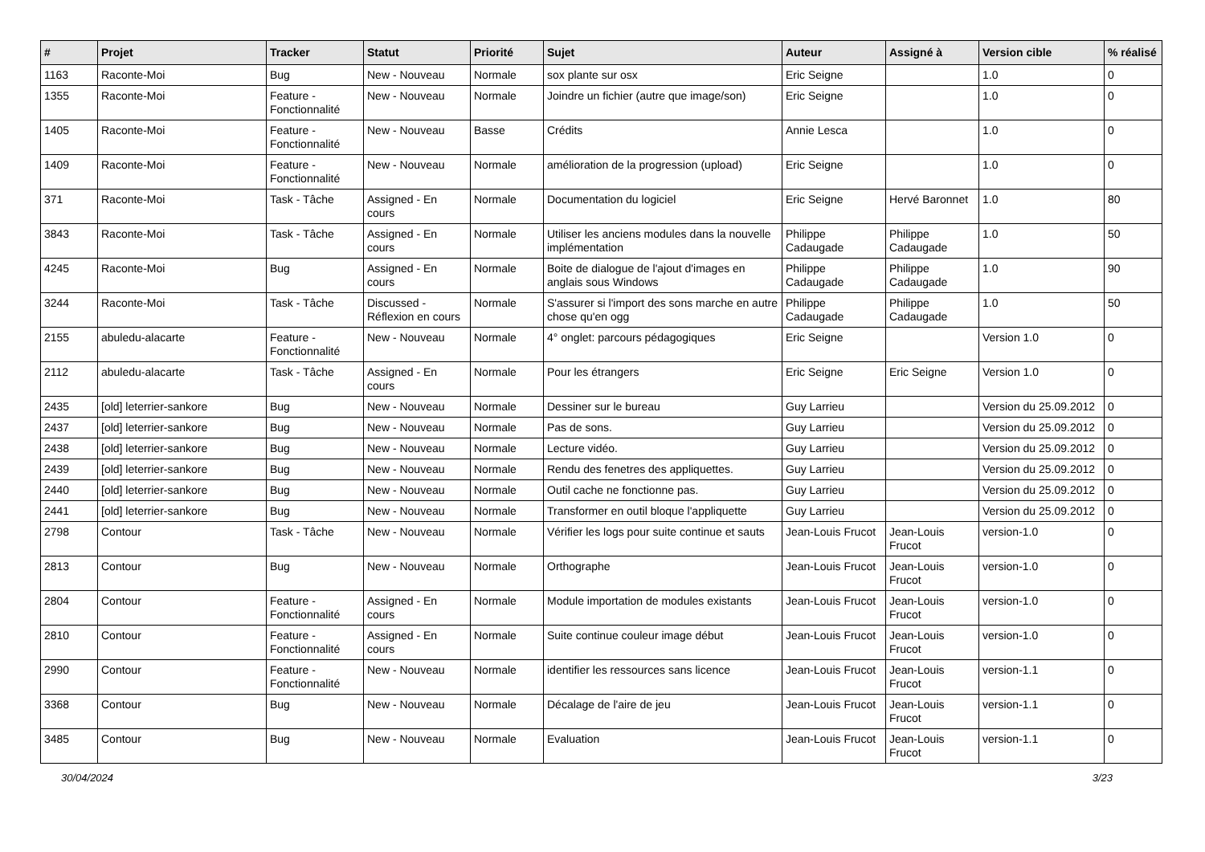| # | Projet | Tracker | Statut | Priorité | Sujet | Auteur | Assigné à | Version cible | % réalisé |
| --- | --- | --- | --- | --- | --- | --- | --- | --- | --- |
| 1163 | Raconte-Moi | Bug | New - Nouveau | Normale | sox plante sur osx | Eric Seigne | | 1.0 | 0 |
| 1355 | Raconte-Moi | Feature - Fonctionnalité | New - Nouveau | Normale | Joindre un fichier (autre que image/son) | Eric Seigne | | 1.0 | 0 |
| 1405 | Raconte-Moi | Feature - Fonctionnalité | New - Nouveau | Basse | Crédits | Annie Lesca | | 1.0 | 0 |
| 1409 | Raconte-Moi | Feature - Fonctionnalité | New - Nouveau | Normale | amélioration de la progression (upload) | Eric Seigne | | 1.0 | 0 |
| 371 | Raconte-Moi | Task - Tâche | Assigned - En cours | Normale | Documentation du logiciel | Eric Seigne | Hervé Baronnet | 1.0 | 80 |
| 3843 | Raconte-Moi | Task - Tâche | Assigned - En cours | Normale | Utiliser les anciens modules dans la nouvelle implémentation | Philippe Cadaugade | Philippe Cadaugade | 1.0 | 50 |
| 4245 | Raconte-Moi | Bug | Assigned - En cours | Normale | Boite de dialogue de l'ajout d'images en anglais sous Windows | Philippe Cadaugade | Philippe Cadaugade | 1.0 | 90 |
| 3244 | Raconte-Moi | Task - Tâche | Discussed - Réflexion en cours | Normale | S'assurer si l'import des sons marche en autre chose qu'en ogg | Philippe Cadaugade | Philippe Cadaugade | 1.0 | 50 |
| 2155 | abuledu-alacarte | Feature - Fonctionnalité | New - Nouveau | Normale | 4° onglet: parcours pédagogiques | Eric Seigne | | Version 1.0 | 0 |
| 2112 | abuledu-alacarte | Task - Tâche | Assigned - En cours | Normale | Pour les étrangers | Eric Seigne | Eric Seigne | Version 1.0 | 0 |
| 2435 | [old] leterrier-sankore | Bug | New - Nouveau | Normale | Dessiner sur le bureau | Guy Larrieu | | Version du 25.09.2012 | 0 |
| 2437 | [old] leterrier-sankore | Bug | New - Nouveau | Normale | Pas de sons. | Guy Larrieu | | Version du 25.09.2012 | 0 |
| 2438 | [old] leterrier-sankore | Bug | New - Nouveau | Normale | Lecture vidéo. | Guy Larrieu | | Version du 25.09.2012 | 0 |
| 2439 | [old] leterrier-sankore | Bug | New - Nouveau | Normale | Rendu des fenetres des appliquettes. | Guy Larrieu | | Version du 25.09.2012 | 0 |
| 2440 | [old] leterrier-sankore | Bug | New - Nouveau | Normale | Outil cache ne fonctionne pas. | Guy Larrieu | | Version du 25.09.2012 | 0 |
| 2441 | [old] leterrier-sankore | Bug | New - Nouveau | Normale | Transformer en outil bloque l'appliquette | Guy Larrieu | | Version du 25.09.2012 | 0 |
| 2798 | Contour | Task - Tâche | New - Nouveau | Normale | Vérifier les logs pour suite continue et sauts | Jean-Louis Frucot | Jean-Louis Frucot | version-1.0 | 0 |
| 2813 | Contour | Bug | New - Nouveau | Normale | Orthographe | Jean-Louis Frucot | Jean-Louis Frucot | version-1.0 | 0 |
| 2804 | Contour | Feature - Fonctionnalité | Assigned - En cours | Normale | Module importation de modules existants | Jean-Louis Frucot | Jean-Louis Frucot | version-1.0 | 0 |
| 2810 | Contour | Feature - Fonctionnalité | Assigned - En cours | Normale | Suite continue couleur image début | Jean-Louis Frucot | Jean-Louis Frucot | version-1.0 | 0 |
| 2990 | Contour | Feature - Fonctionnalité | New - Nouveau | Normale | identifier les ressources sans licence | Jean-Louis Frucot | Jean-Louis Frucot | version-1.1 | 0 |
| 3368 | Contour | Bug | New - Nouveau | Normale | Décalage de l'aire de jeu | Jean-Louis Frucot | Jean-Louis Frucot | version-1.1 | 0 |
| 3485 | Contour | Bug | New - Nouveau | Normale | Evaluation | Jean-Louis Frucot | Jean-Louis Frucot | version-1.1 | 0 |
30/04/2024 3/23